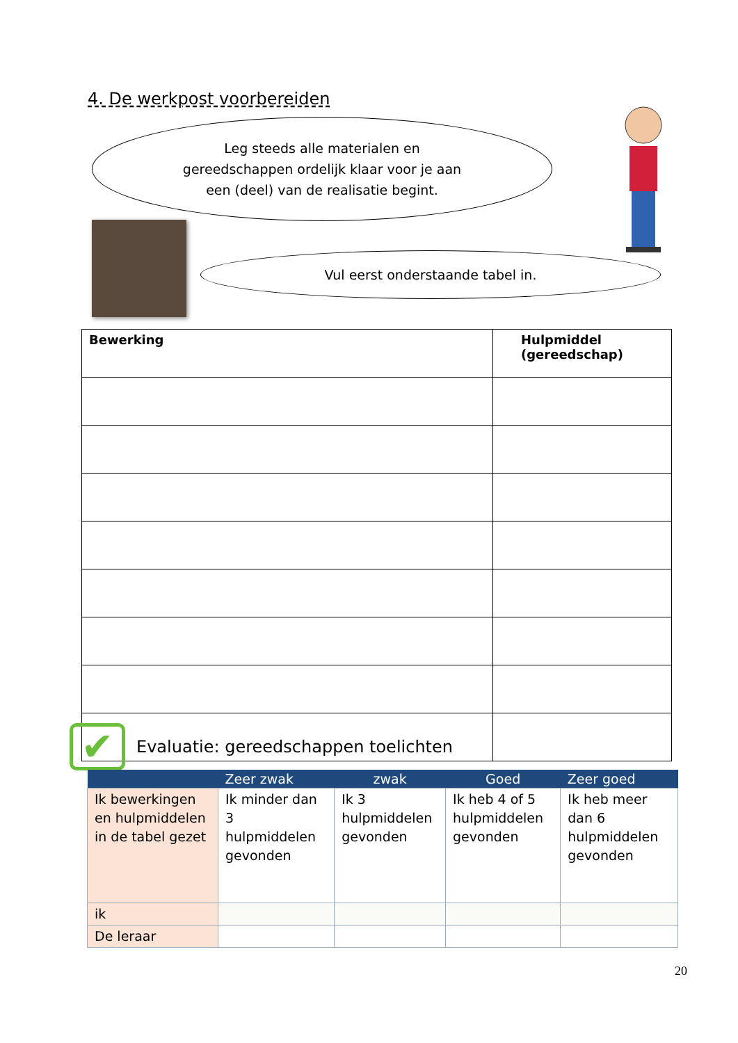4. De werkpost voorbereiden
Leg steeds alle materialen en
gereedschappen ordelijk klaar voor je aan
een (deel) van de realisatie begint.
Vul eerst onderstaande tabel in.
| Bewerking | Hulpmiddel (gereedschap) |
| --- | --- |
✔
Evaluatie: gereedschappen toelichten
| | Zeer zwak | zwak | Goed | Zeer goed |
| --- | --- | --- | --- | --- |
| Ik bewerkingen en hulpmiddelen in de tabel gezet | Ik minder dan 3 hulpmiddelen gevonden | Ik 3 hulpmiddelen gevonden | Ik heb 4 of 5 hulpmiddelen gevonden | Ik heb meer dan 6 hulpmiddelen gevonden |
| ik | | | | |
| De leraar | | | | |
20